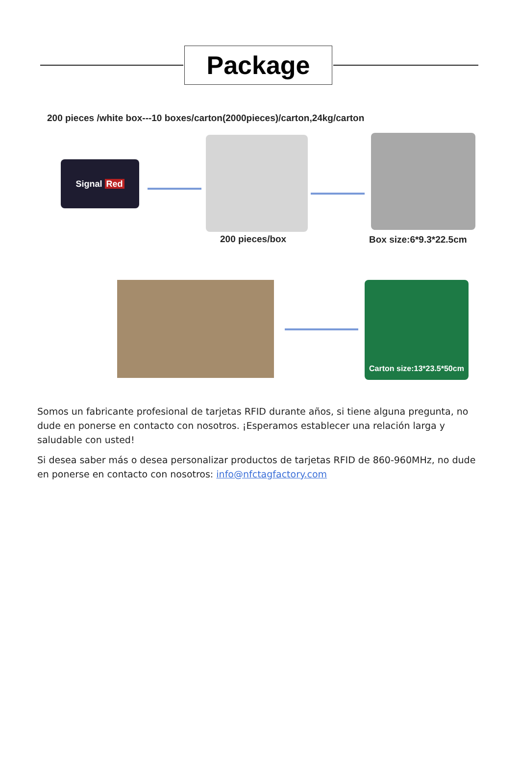Package
200 pieces /white box---10 boxes/carton(2000pieces)/carton,24kg/carton
Signal Red
200 pieces/box Box size:6*9.3*22.5cm
Carton size:13*23.5*50cm
Somos un fabricante profesional de tarjetas RFID durante años, si tiene alguna pregunta, no dude en ponerse en contacto con nosotros. ¡Esperamos establecer una relación larga y saludable con usted!
Si desea saber más o desea personalizar productos de tarjetas RFID de 860-960MHz, no dude en ponerse en contacto con nosotros: info@nfctagfactory.com